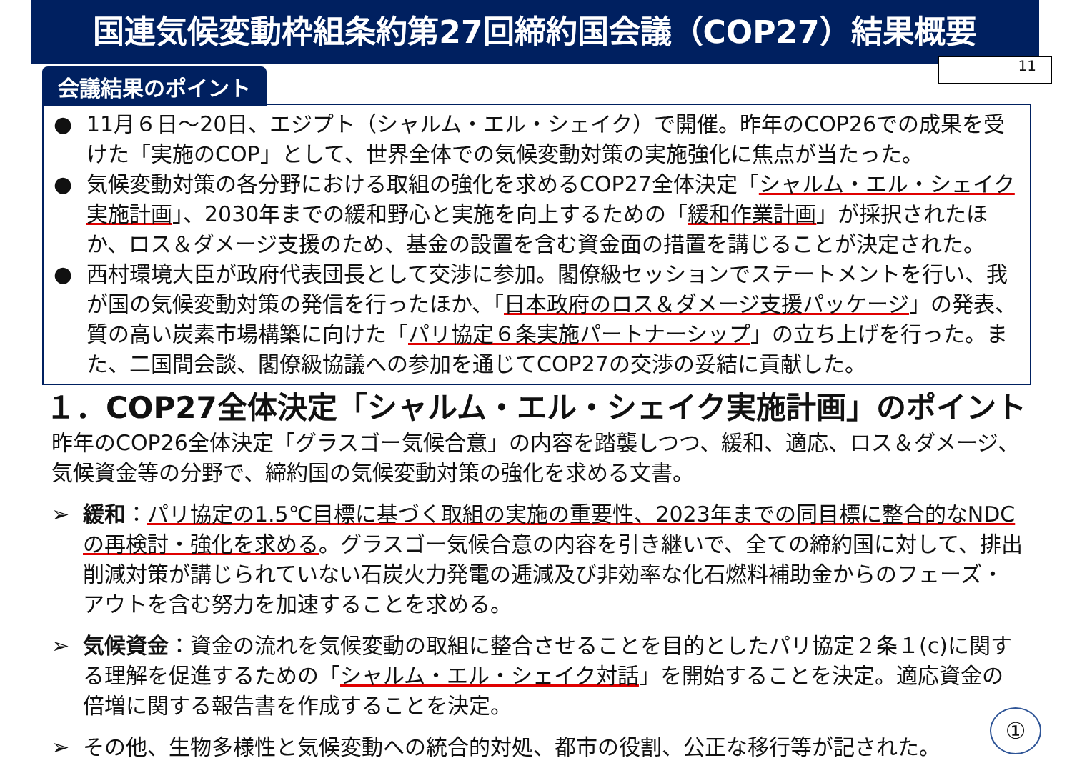国連気候変動枠組条約第27回締約国会議（COP27）結果概要
11
会議結果のポイント
● 11月６日～20日、エジプト（シャルム・エル・シェイク）で開催。昨年のCOP26での成果を受けた「実施のCOP」として、世界全体での気候変動対策の実施強化に焦点が当たった。
● 気候変動対策の各分野における取組の強化を求めるCOP27全体決定「シャルム・エル・シェイク実施計画」、2030年までの緩和野心と実施を向上するための「緩和作業計画」が採択されたほか、ロス＆ダメージ支援のため、基金の設置を含む資金面の措置を講じることが決定された。
● 西村環境大臣が政府代表団長として交渉に参加。閣僚級セッションでステートメントを行い、我が国の気候変動対策の発信を行ったほか、「日本政府のロス＆ダメージ支援パッケージ」の発表、質の高い炭素市場構築に向けた「パリ協定６条実施パートナーシップ」の立ち上げを行った。また、二国間会談、閣僚級協議への参加を通じてCOP27の交渉の妥結に貢献した。
１．COP27全体決定「シャルム・エル・シェイク実施計画」のポイント
昨年のCOP26全体決定「グラスゴー気候合意」の内容を踏襲しつつ、緩和、適応、ロス＆ダメージ、気候資金等の分野で、締約国の気候変動対策の強化を求める文書。
➢ 緩和：パリ協定の1.5℃目標に基づく取組の実施の重要性、2023年までの同目標に整合的なNDCの再検討・強化を求める。グラスゴー気候合意の内容を引き継いで、全ての締約国に対して、排出削減対策が講じられていない石炭火力発電の逓減及び非効率な化石燃料補助金からのフェーズ・アウトを含む努力を加速することを求める。
➢ 気候資金：資金の流れを気候変動の取組に整合させることを目的としたパリ協定２条１(c)に関する理解を促進するための「シャルム・エル・シェイク対話」を開始することを決定。適応資金の倍増に関する報告書を作成することを決定。
➢ その他、生物多様性と気候変動への統合的対処、都市の役割、公正な移行等が記された。
①